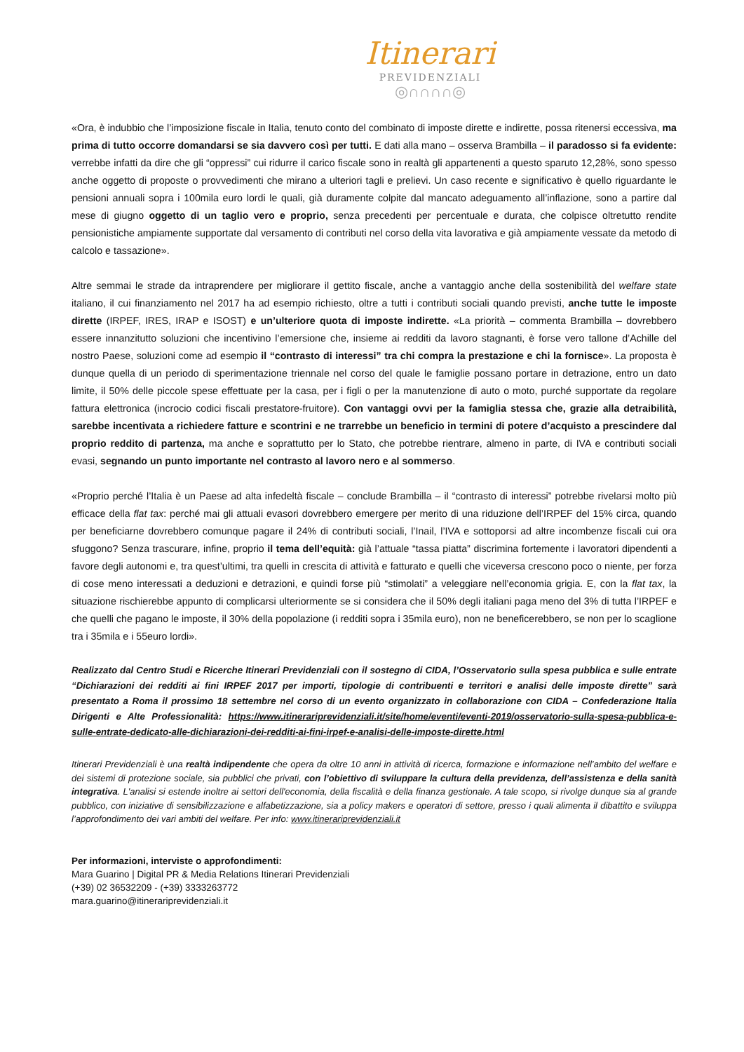Itinerari
PREVIDENZIALI
◎∩∩∩∩◎
«Ora, è indubbio che l’imposizione fiscale in Italia, tenuto conto del combinato di imposte dirette e indirette, possa ritenersi eccessiva, ma prima di tutto occorre domandarsi se sia davvero così per tutti. E dati alla mano – osserva Brambilla – il paradosso si fa evidente: verrebbe infatti da dire che gli “oppressi” cui ridurre il carico fiscale sono in realtà gli appartenenti a questo sparuto 12,28%, sono spesso anche oggetto di proposte o provvedimenti che mirano a ulteriori tagli e prelievi. Un caso recente e significativo è quello riguardante le pensioni annuali sopra i 100mila euro lordi le quali, già duramente colpite dal mancato adeguamento all’inflazione, sono a partire dal mese di giugno oggetto di un taglio vero e proprio, senza precedenti per percentuale e durata, che colpisce oltretutto rendite pensionistiche ampiamente supportate dal versamento di contributi nel corso della vita lavorativa e già ampiamente vessate da metodo di calcolo e tassazione».
Altre semmai le strade da intraprendere per migliorare il gettito fiscale, anche a vantaggio anche della sostenibilità del welfare state italiano, il cui finanziamento nel 2017 ha ad esempio richiesto, oltre a tutti i contributi sociali quando previsti, anche tutte le imposte dirette (IRPEF, IRES, IRAP e ISOST) e un’ulteriore quota di imposte indirette. «La priorità – commenta Brambilla – dovrebbero essere innanzitutto soluzioni che incentivino l’emersione che, insieme ai redditi da lavoro stagnanti, è forse vero tallone d’Achille del nostro Paese, soluzioni come ad esempio il “contrasto di interessi” tra chi compra la prestazione e chi la fornisce». La proposta è dunque quella di un periodo di sperimentazione triennale nel corso del quale le famiglie possano portare in detrazione, entro un dato limite, il 50% delle piccole spese effettuate per la casa, per i figli o per la manutenzione di auto o moto, purché supportate da regolare fattura elettronica (incrocio codici fiscali prestatore-fruitore). Con vantaggi ovvi per la famiglia stessa che, grazie alla detraibilità, sarebbe incentivata a richiedere fatture e scontrini e ne trarrebbe un beneficio in termini di potere d’acquisto a prescindere dal proprio reddito di partenza, ma anche e soprattutto per lo Stato, che potrebbe rientrare, almeno in parte, di IVA e contributi sociali evasi, segnando un punto importante nel contrasto al lavoro nero e al sommerso.
«Proprio perché l’Italia è un Paese ad alta infedeltà fiscale – conclude Brambilla – il “contrasto di interessi” potrebbe rivelarsi molto più efficace della flat tax: perché mai gli attuali evasori dovrebbero emergere per merito di una riduzione dell’IRPEF del 15% circa, quando per beneficiarne dovrebbero comunque pagare il 24% di contributi sociali, l’Inail, l’IVA e sottoporsi ad altre incombenze fiscali cui ora sfuggono? Senza trascurare, infine, proprio il tema dell’equità: già l’attuale “tassa piatta” discrimina fortemente i lavoratori dipendenti a favore degli autonomi e, tra quest’ultimi, tra quelli in crescita di attività e fatturato e quelli che viceversa crescono poco o niente, per forza di cose meno interessati a deduzioni e detrazioni, e quindi forse più “stimolati” a veleggiare nell’economia grigia. E, con la flat tax, la situazione rischierebbe appunto di complicarsi ulteriormente se si considera che il 50% degli italiani paga meno del 3% di tutta l’IRPEF e che quelli che pagano le imposte, il 30% della popolazione (i redditi sopra i 35mila euro), non ne beneficerebbero, se non per lo scaglione tra i 35mila e i 55euro lordi».
Realizzato dal Centro Studi e Ricerche Itinerari Previdenziali con il sostegno di CIDA, l’Osservatorio sulla spesa pubblica e sulle entrate “Dichiarazioni dei redditi ai fini IRPEF 2017 per importi, tipologie di contribuenti e territori e analisi delle imposte dirette” sarà presentato a Roma il prossimo 18 settembre nel corso di un evento organizzato in collaborazione con CIDA – Confederazione Italia Dirigenti e Alte Professionalità: https://www.itinerariprevidenziali.it/site/home/eventi/eventi-2019/osservatorio-sulla-spesa-pubblica-e-sulle-entrate-dedicato-alle-dichiarazioni-dei-redditi-ai-fini-irpef-e-analisi-delle-imposte-dirette.html
Itinerari Previdenziali è una realtà indipendente che opera da oltre 10 anni in attività di ricerca, formazione e informazione nell’ambito del welfare e dei sistemi di protezione sociale, sia pubblici che privati, con l’obiettivo di sviluppare la cultura della previdenza, dell’assistenza e della sanità integrativa. L'analisi si estende inoltre ai settori dell'economia, della fiscalità e della finanza gestionale. A tale scopo, si rivolge dunque sia al grande pubblico, con iniziative di sensibilizzazione e alfabetizzazione, sia a policy makers e operatori di settore, presso i quali alimenta il dibattito e sviluppa l’approfondimento dei vari ambiti del welfare. Per info: www.itinerariprevidenziali.it
Per informazioni, interviste o approfondimenti:
Mara Guarino | Digital PR & Media Relations Itinerari Previdenziali
(+39) 02 36532209 - (+39) 3333263772
mara.guarino@itinerariprevidenziali.it